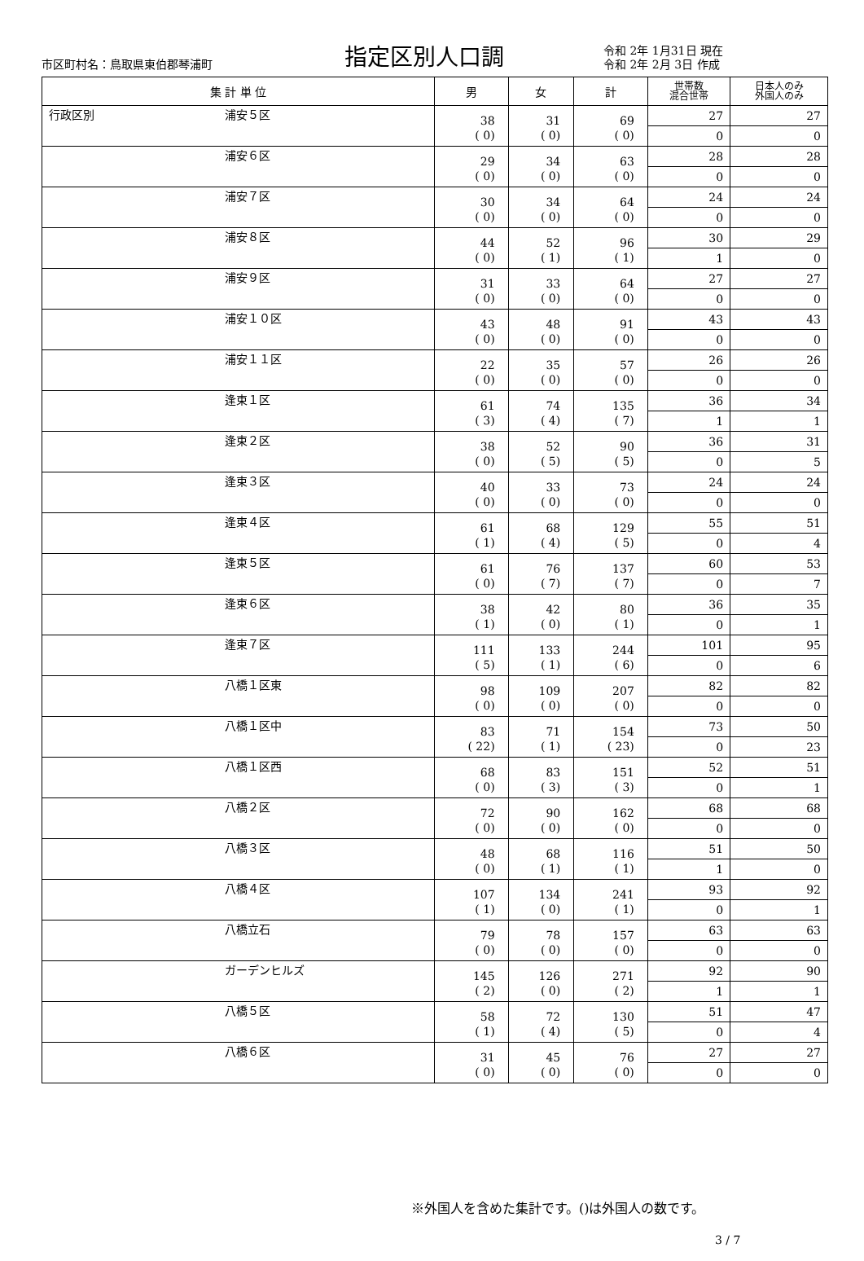市区町村名：鳥取県東伯郡琴浦町
指定区別人口調
令和 2年 1月31日 現在
令和 2年 2月 3日 作成
| 集 計 単 位 | | 男 | 女 | 計 | 世帯数 混合世帯 | 日本人のみ 外国人のみ |
| --- | --- | --- | --- | --- | --- | --- |
| 行政区別 | 浦安５区 | 38 ( 0) | 31 ( 0) | 69 ( 0) | 27 | 27 |
| | | | | | 0 | 0 |
| | 浦安６区 | 29 ( 0) | 34 ( 0) | 63 ( 0) | 28 | 28 |
| | | | | | 0 | 0 |
| | 浦安７区 | 30 ( 0) | 34 ( 0) | 64 ( 0) | 24 | 24 |
| | | | | | 0 | 0 |
| | 浦安８区 | 44 ( 0) | 52 ( 1) | 96 ( 1) | 30 | 29 |
| | | | | | 1 | 0 |
| | 浦安９区 | 31 ( 0) | 33 ( 0) | 64 ( 0) | 27 | 27 |
| | | | | | 0 | 0 |
| | 浦安１０区 | 43 ( 0) | 48 ( 0) | 91 ( 0) | 43 | 43 |
| | | | | | 0 | 0 |
| | 浦安１１区 | 22 ( 0) | 35 ( 0) | 57 ( 0) | 26 | 26 |
| | | | | | 0 | 0 |
| | 逢束１区 | 61 ( 3) | 74 ( 4) | 135 ( 7) | 36 | 34 |
| | | | | | 1 | 1 |
| | 逢束２区 | 38 ( 0) | 52 ( 5) | 90 ( 5) | 36 | 31 |
| | | | | | 0 | 5 |
| | 逢束３区 | 40 ( 0) | 33 ( 0) | 73 ( 0) | 24 | 24 |
| | | | | | 0 | 0 |
| | 逢束４区 | 61 ( 1) | 68 ( 4) | 129 ( 5) | 55 | 51 |
| | | | | | 0 | 4 |
| | 逢束５区 | 61 ( 0) | 76 ( 7) | 137 ( 7) | 60 | 53 |
| | | | | | 0 | 7 |
| | 逢束６区 | 38 ( 1) | 42 ( 0) | 80 ( 1) | 36 | 35 |
| | | | | | 0 | 1 |
| | 逢束７区 | 111 ( 5) | 133 ( 1) | 244 ( 6) | 101 | 95 |
| | | | | | 0 | 6 |
| | 八橋１区東 | 98 ( 0) | 109 ( 0) | 207 ( 0) | 82 | 82 |
| | | | | | 0 | 0 |
| | 八橋１区中 | 83 ( 22) | 71 ( 1) | 154 ( 23) | 73 | 50 |
| | | | | | 0 | 23 |
| | 八橋１区西 | 68 ( 0) | 83 ( 3) | 151 ( 3) | 52 | 51 |
| | | | | | 0 | 1 |
| | 八橋２区 | 72 ( 0) | 90 ( 0) | 162 ( 0) | 68 | 68 |
| | | | | | 0 | 0 |
| | 八橋３区 | 48 ( 0) | 68 ( 1) | 116 ( 1) | 51 | 50 |
| | | | | | 1 | 0 |
| | 八橋４区 | 107 ( 1) | 134 ( 0) | 241 ( 1) | 93 | 92 |
| | | | | | 0 | 1 |
| | 八橋立石 | 79 ( 0) | 78 ( 0) | 157 ( 0) | 63 | 63 |
| | | | | | 0 | 0 |
| | ガーデンヒルズ | 145 ( 2) | 126 ( 0) | 271 ( 2) | 92 | 90 |
| | | | | | 1 | 1 |
| | 八橋５区 | 58 ( 1) | 72 ( 4) | 130 ( 5) | 51 | 47 |
| | | | | | 0 | 4 |
| | 八橋６区 | 31 ( 0) | 45 ( 0) | 76 ( 0) | 27 | 27 |
| | | | | | 0 | 0 |
※外国人を含めた集計です。()は外国人の数です。
3 / 7